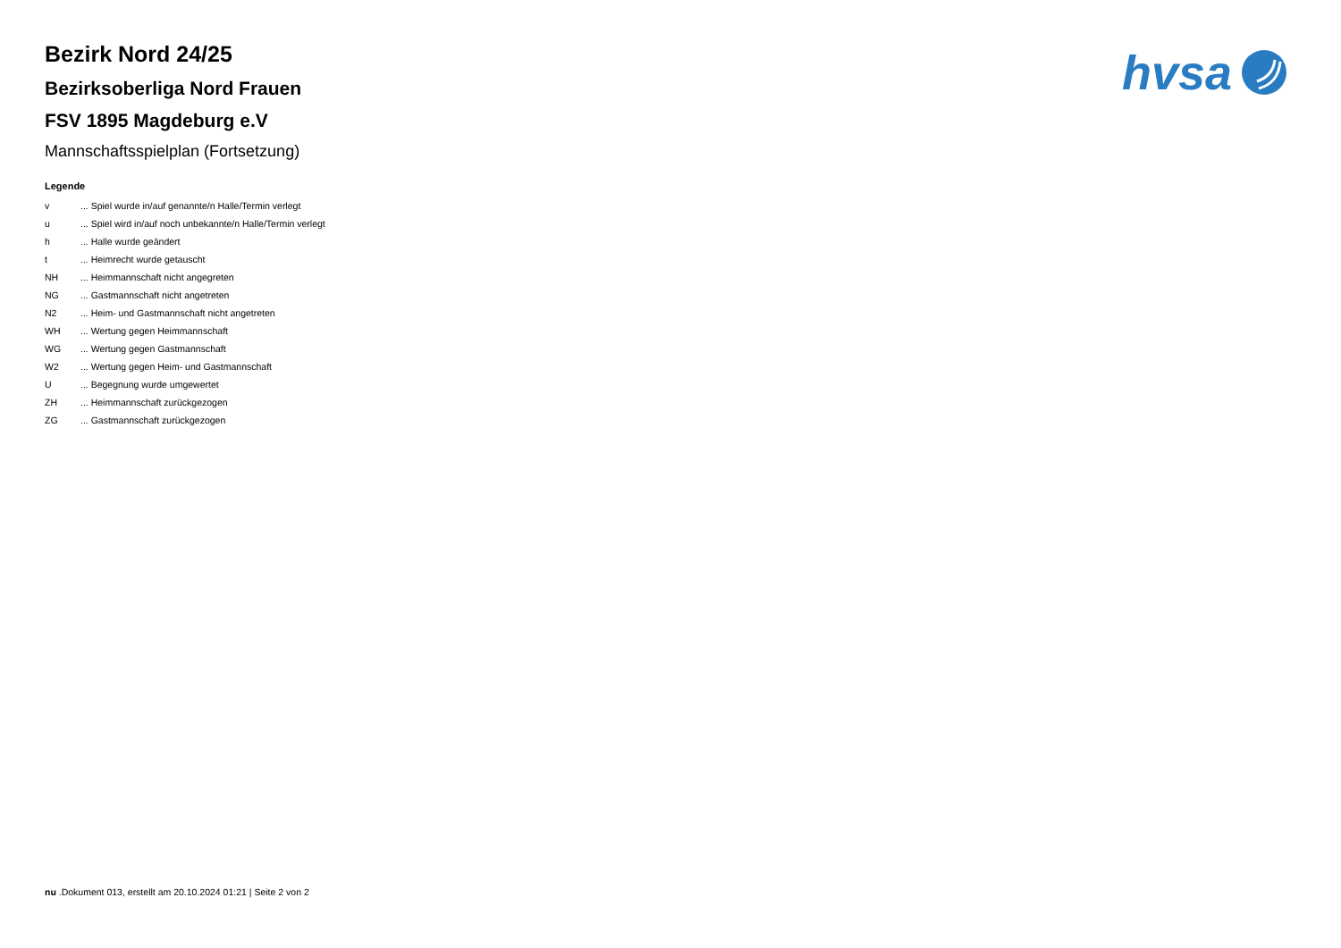hvsa
Bezirk Nord 24/25
Bezirksoberliga Nord Frauen
FSV 1895 Magdeburg e.V
Mannschaftsspielplan (Fortsetzung)
Legende
| v | ... Spiel wurde in/auf genannte/n Halle/Termin verlegt |
| u | ... Spiel wird in/auf noch unbekannte/n Halle/Termin verlegt |
| h | ... Halle wurde geändert |
| t | ... Heimrecht wurde getauscht |
| NH | ... Heimmannschaft nicht angegreten |
| NG | ... Gastmannschaft nicht angetreten |
| N2 | ... Heim- und Gastmannschaft nicht angetreten |
| WH | ... Wertung gegen Heimmannschaft |
| WG | ... Wertung gegen Gastmannschaft |
| W2 | ... Wertung gegen Heim- und Gastmannschaft |
| U | ... Begegnung wurde umgewertet |
| ZH | ... Heimmannschaft zurückgezogen |
| ZG | ... Gastmannschaft zurückgezogen |
nu .Dokument 013, erstellt am 20.10.2024 01:21 | Seite 2 von 2